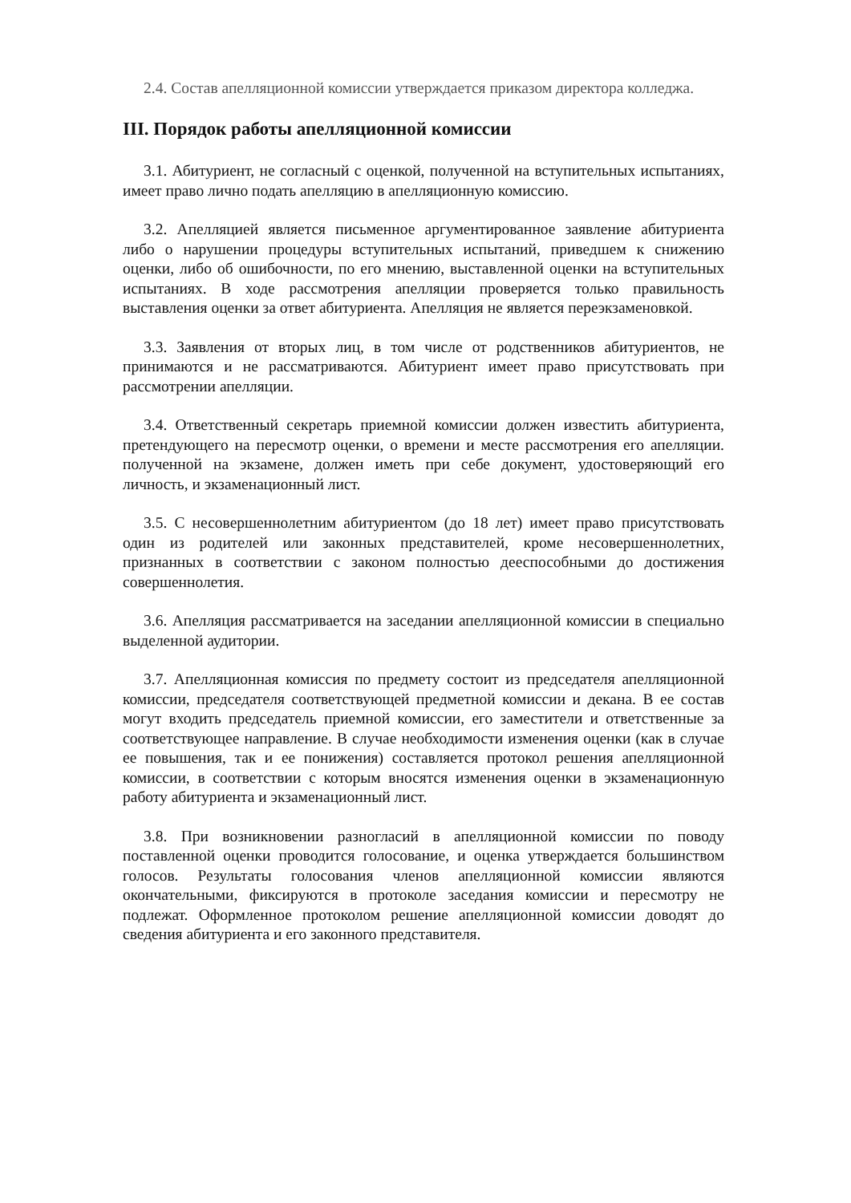2.4. Состав апелляционной комиссии утверждается приказом директора колледжа.
III. Порядок работы апелляционной комиссии
3.1. Абитуриент, не согласный с оценкой, полученной на вступительных испытаниях, имеет право лично подать апелляцию в апелляционную комиссию.
3.2. Апелляцией является письменное аргументированное заявление абитуриента либо о нарушении процедуры вступительных испытаний, приведшем к снижению оценки, либо об ошибочности, по его мнению, выставленной оценки на вступительных испытаниях. В ходе рассмотрения апелляции проверяется только правильность выставления оценки за ответ абитуриента. Апелляция не является переэкзаменовкой.
3.3. Заявления от вторых лиц, в том числе от родственников абитуриентов, не принимаются и не рассматриваются. Абитуриент имеет право присутствовать при рассмотрении апелляции.
3.4. Ответственный секретарь приемной комиссии должен известить абитуриента, претендующего на пересмотр оценки, о времени и месте рассмотрения его апелляции. полученной на экзамене, должен иметь при себе документ, удостоверяющий его личность, и экзаменационный лист.
3.5. С несовершеннолетним абитуриентом (до 18 лет) имеет право присутствовать один из родителей или законных представителей, кроме несовершеннолетних, признанных в соответствии с законом полностью дееспособными до достижения совершеннолетия.
3.6. Апелляция рассматривается на заседании апелляционной комиссии в специально выделенной аудитории.
3.7. Апелляционная комиссия по предмету состоит из председателя апелляционной комиссии, председателя соответствующей предметной комиссии и декана. В ее состав могут входить председатель приемной комиссии, его заместители и ответственные за соответствующее направление. В случае необходимости изменения оценки (как в случае ее повышения, так и ее понижения) составляется протокол решения апелляционной комиссии, в соответствии с которым вносятся изменения оценки в экзаменационную работу абитуриента и экзаменационный лист.
3.8. При возникновении разногласий в апелляционной комиссии по поводу поставленной оценки проводится голосование, и оценка утверждается большинством голосов. Результаты голосования членов апелляционной комиссии являются окончательными, фиксируются в протоколе заседания комиссии и пересмотру не подлежат. Оформленное протоколом решение апелляционной комиссии доводят до сведения абитуриента и его законного представителя.